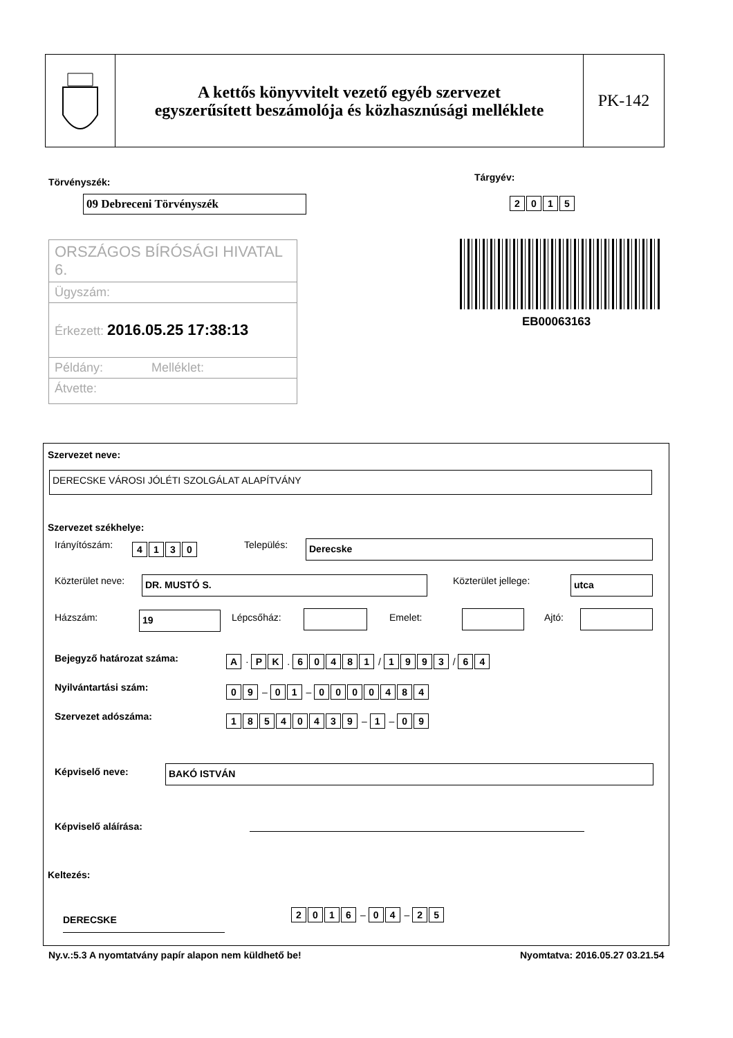A kettős könyvvitelt vezető egyéb szervezet
egyszerűsített beszámolója és közhasznúsági melléklete
PK-142
Törvényszék: Tárgyév:
09 Debreceni Törvényszék 2015
ORSZÁGOS BÍRÓSÁGI HIVATAL 6.
Ügyszám:
Érkezett: 2016.05.25 17:38:13
Példány: Melléklet:
Átvette:
EB00063163
Szervezet neve:
DERECSKE VÁROSI JÓLÉTI SZOLGÁLAT ALAPÍTVÁNY
Szervezet székhelye:
Irányítószám: 4130 Település: Derecske
Közterület neve: DR. MUSTÓ S. Közterület jellege: utca
Házszám: 19 Lépcsőház: Emelet: Ajtó:
Bejegyző határozat száma: A · PK . 60481 / 1993 / 64
Nyilvántartási szám: 09 – 01 – 0000484
Szervezet adószáma: 18540439 – 1 – 09
Képviselő neve: BAKÓ ISTVÁN
Képviselő aláírása:
Keltezés:
DERECSKE
2016 – 04 – 25
Ny.v.:5.3 A nyomtatvány papír alapon nem küldhető be!
Nyomtatva: 2016.05.27 03.21.54